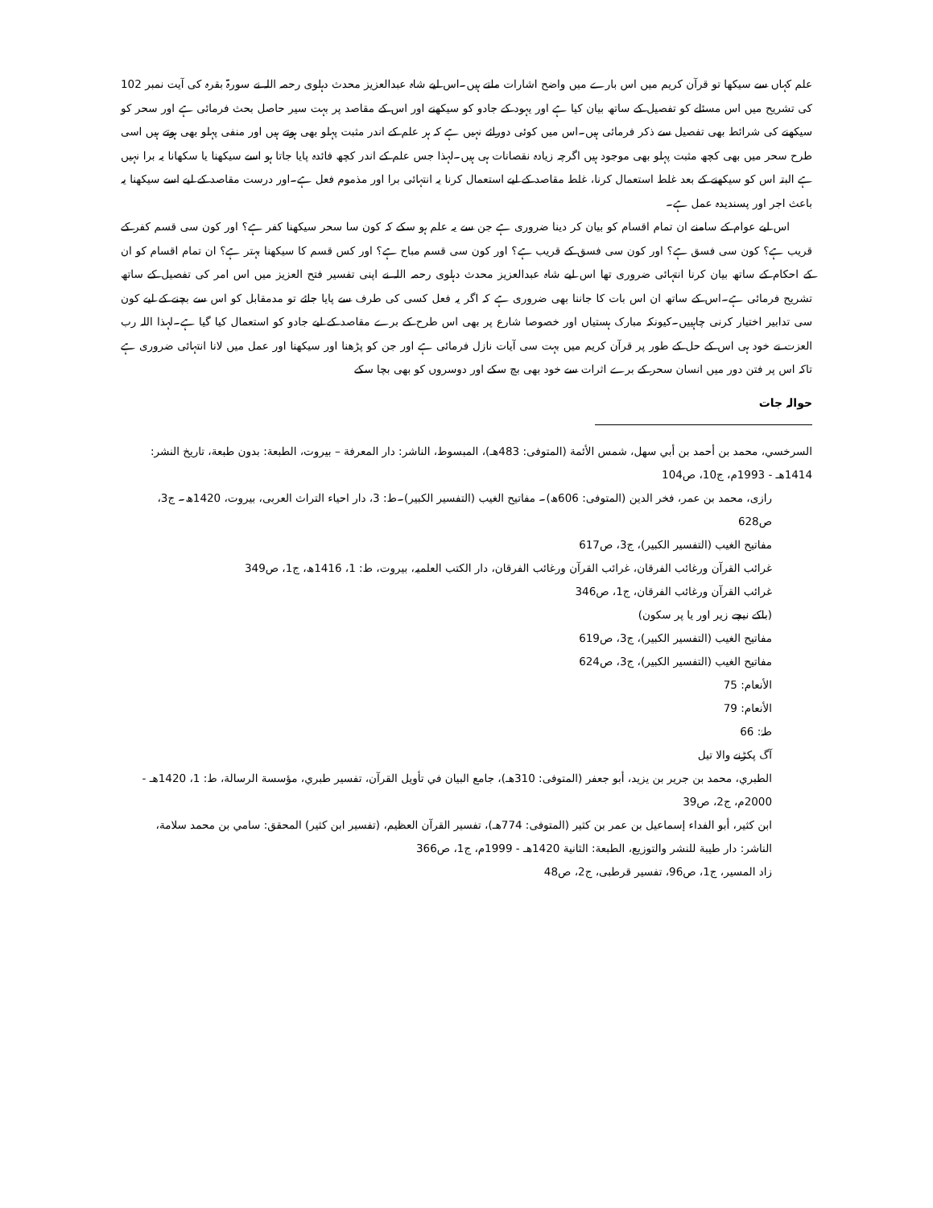علم کہاں سے سیکھا تو قرآن کریم میں اس بارے میں واضح اشارات ملتے ہیں۔اس لیے شاہ عبدالعزیز محدث دہلوی رحمہ اللہ نے سورۃ بقرہ کی آیت نمبر 102 کی تشریح میں اس مسئلے کو تفصیل کے ساتھ بیان کیا ہے اور یہود کے جادو کو سیکھنے اور اس کے مقاصد پر بہت سیر حاصل بحث فرمائی ہے اور سحر کو سیکھنے کی شرائط بھی تفصیل سے ذکر فرمائی ہیں۔اس میں کوئی دورائے نہیں ہے کہ ہر علم کے اندر مثبت پہلو بھی ہوتے ہیں اور منفی پہلو بھی ہوتے ہیں اسی طرح سحر میں بھی کچھ مثبت پہلو بھی موجود ہیں اگرچہ زیادہ نقصانات ہی ہیں۔لہذا جس علم کے اندر کچھ فائدہ پایا جاتا ہو اسے سیکھنا یا سکھانا یہ برا نہیں ہے البتہ اس کو سیکھنے کے بعد غلط استعمال کرنا، غلط مقاصد کے لیے استعمال کرنا یہ انتہائی برا اور مذموم فعل ہے۔اور درست مقاصد کے لیے اسے سیکھنا یہ باعث اجر اور پسندیدہ عمل ہے۔
اس لیے عوام کے سامنے ان تمام اقسام کو بیان کر دینا ضروری ہے جن سے یہ علم ہو سکے کہ کون سا سحر سیکھنا کفر ہے؟ اور کون سی قسم کفر کے قریب ہے؟ کون سی فسق ہے؟ اور کون سی فسق کے قریب ہے؟ اور کون سی قسم مباح ہے؟ اور کس قسم کا سیکھنا بہتر ہے؟ ان تمام اقسام کو ان کے احکام کے ساتھ بیان کرنا انتہائی ضروری تھا اس لیے شاہ عبدالعزیز محدث دہلوی رحمہ اللہ نے اپنی تفسیر فتح العزیز میں اس امر کی تفصیل کے ساتھ تشریح فرمائی ہے۔اس کے ساتھ ان اس بات کا جاننا بھی ضروری ہے کہ اگر یہ فعل کسی کی طرف سے پایا جائے تو مدمقابل کو اس سے بچنے کے لیے کون سی تدابیر اختیار کرنی چاہییں۔کیونکہ مبارک ہستیاں اور خصوصا شارع پر بھی اس طرح کے برے مقاصد کے لیے جادو کو استعمال کیا گیا ہے۔لہذا اللہ رب العزت نے خود ہی اس کے حل کے طور پر قرآن کریم میں بہت سی آیات نازل فرمائی ہے اور جن کو پڑھنا اور سیکھنا اور عمل میں لانا انتہائی ضروری ہے تاکہ اس پر فتن دور میں انسان سحر کے برے اثرات سے خود بھی بچ سکے اور دوسروں کو بھی بچا سکے
حوالہ جات
السرخسي، محمد بن أحمد بن أبي سهل، شمس الأئمة (المتوفى: 483هـ)، المبسوط، الناشر: دار المعرفة – بيروت، الطبعة: بدون طبعة، تاريخ النشر: 1414هـ - 1993م، ج10، ص104
رازی، محمد بن عمر، فخر الدین (المتوفی: 606ھ)۔ مفاتیح الغیب (التفسیر الکبیر)۔ط: 3، دار احیاء التراث العربی، بیروت، 1420ھ۔ ج3، ص628
مفاتیح الغیب (التفسیر الکبیر)، ج3، ص617
غرائب القرآن ورغائب الفرقان، غرائب القرآن ورغائب الفرقان، دار الکتب العلمیہ، بیروت، ط: 1، 1416ھ، ج1، ص349
غرائب القرآن ورغائب الفرقان، ج1، ص346
(باکے نیچے زیر اور یا پر سکون)
مفاتیح الغیب (التفسیر الکبیر)، ج3، ص619
مفاتیح الغیب (التفسیر الکبیر)، ج3، ص624
الأنعام: 75
الأنعام: 79
طہٰ: 66
آگ پکڑنے والا تیل
الطبري، محمد بن جرير بن يزيد، أبو جعفر (المتوفى: 310هـ)، جامع البيان في تأويل القرآن، تفسير طبري، مؤسسة الرسالة، ط: 1، 1420هـ - 2000م، ج2، ص39
ابن كثير، أبو الفداء إسماعيل بن عمر بن كثير (المتوفى: 774هـ)، تفسير القرآن العظيم، (تفسیر ابن کثیر) المحقق: سامي بن محمد سلامة، الناشر: دار طيبة للنشر والتوزيع، الطبعة: الثانية 1420هـ - 1999م، ج1، ص366
زاد المسیر، ج1، ص96، تفسیر قرطبی، ج2، ص48